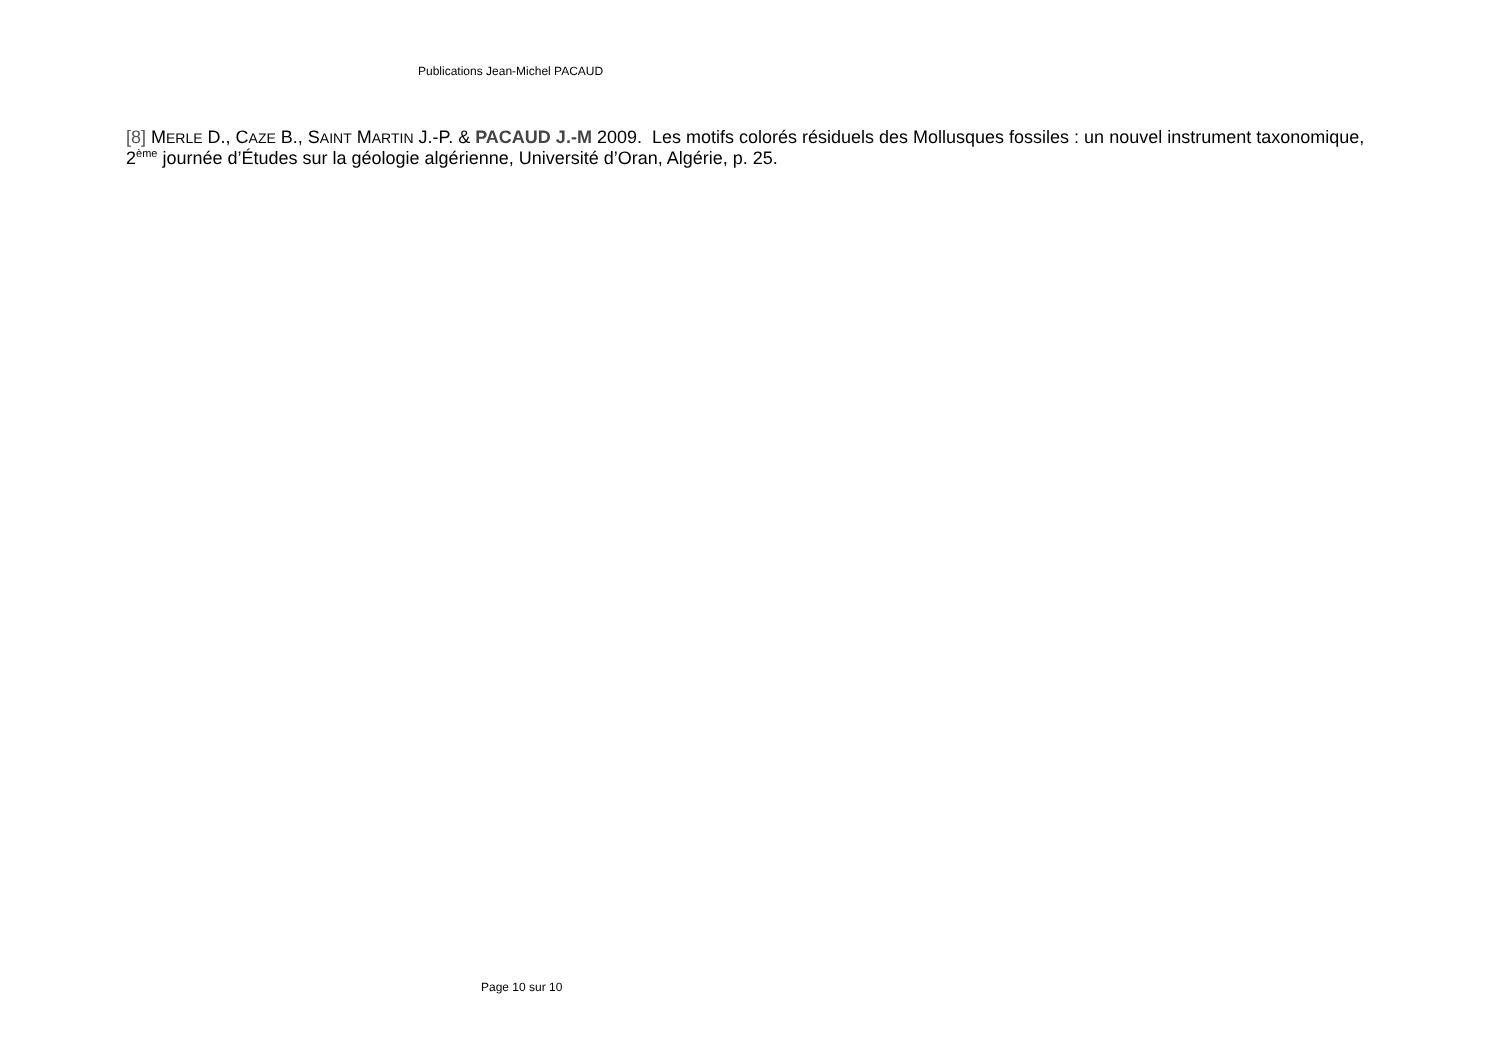Publications Jean-Michel PACAUD
[8] MERLE D., CAZE B., SAINT MARTIN J.-P. & PACAUD J.-M 2009. Les motifs colorés résiduels des Mollusques fossiles : un nouvel instrument taxonomique, 2<sup>ème</sup> journée d’Études sur la géologie algérienne, Université d’Oran, Algérie, p. 25.
Page 10 sur 10